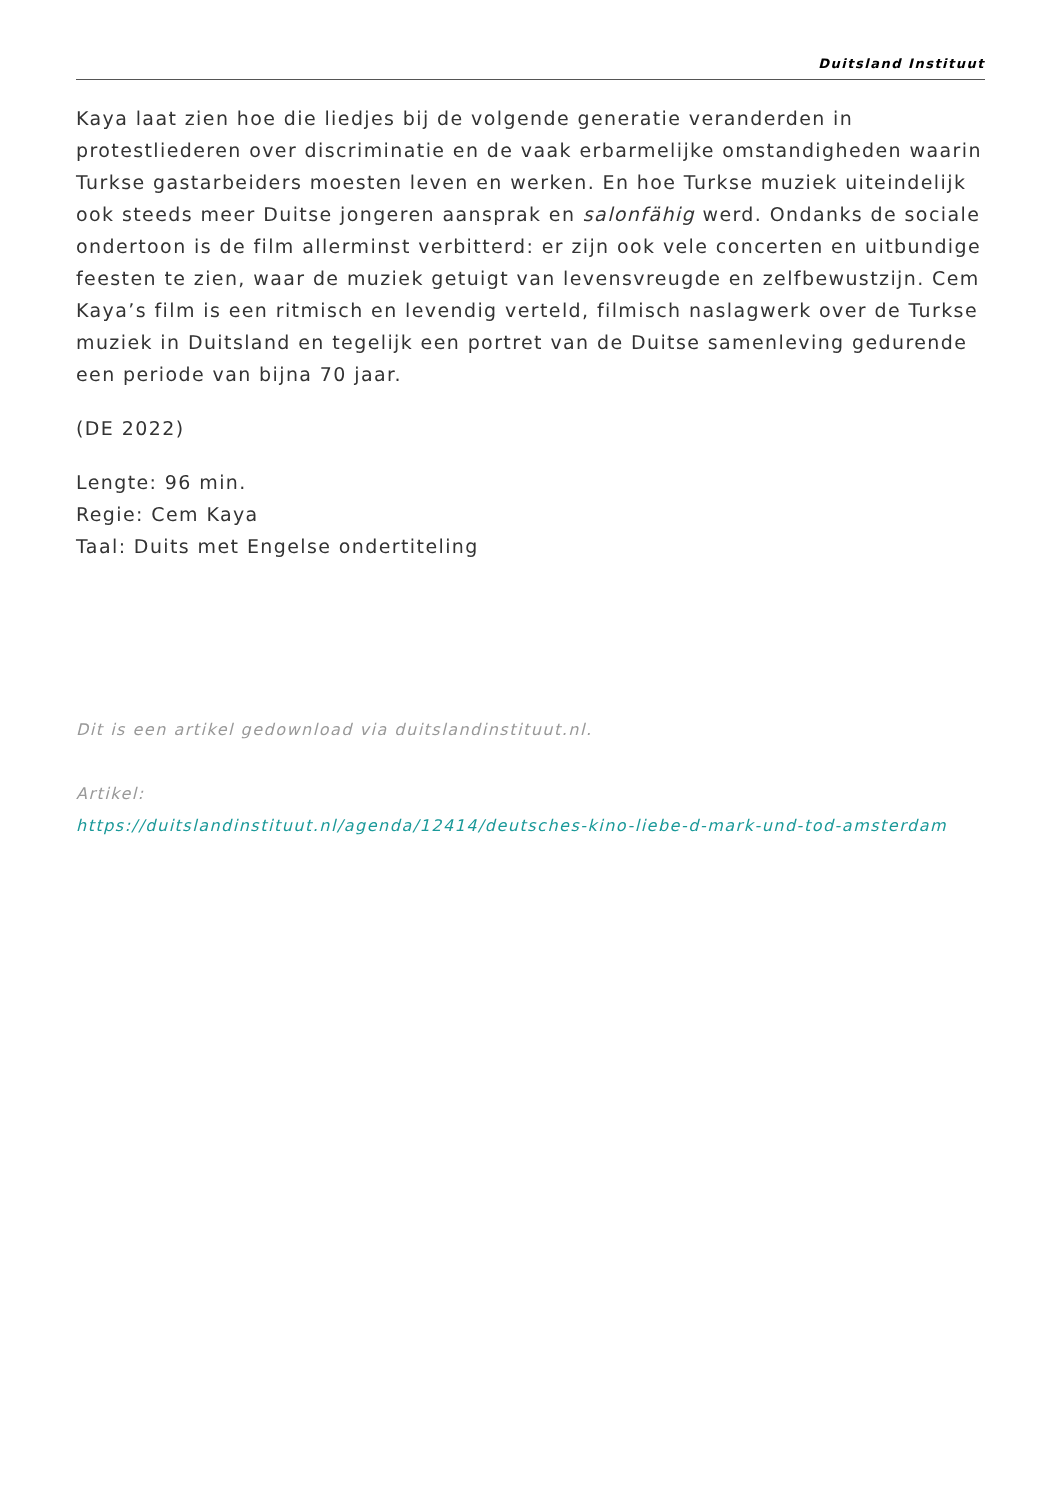Duitsland Instituut
Kaya laat zien hoe die liedjes bij de volgende generatie veranderden in protestliederen over discriminatie en de vaak erbarmelijke omstandigheden waarin Turkse gastarbeiders moesten leven en werken. En hoe Turkse muziek uiteindelijk ook steeds meer Duitse jongeren aansprak en salonfähig werd. Ondanks de sociale ondertoon is de film allerminst verbitterd: er zijn ook vele concerten en uitbundige feesten te zien, waar de muziek getuigt van levensvreugde en zelfbewustzijn. Cem Kaya’s film is een ritmisch en levendig verteld, filmisch naslagwerk over de Turkse muziek in Duitsland en tegelijk een portret van de Duitse samenleving gedurende een periode van bijna 70 jaar.
(DE 2022)
Lengte: 96 min.
Regie: Cem Kaya
Taal: Duits met Engelse ondertiteling
Dit is een artikel gedownload via duitslandinstituut.nl.
Artikel:
https://duitslandinstituut.nl/agenda/12414/deutsches-kino-liebe-d-mark-und-tod-amsterdam